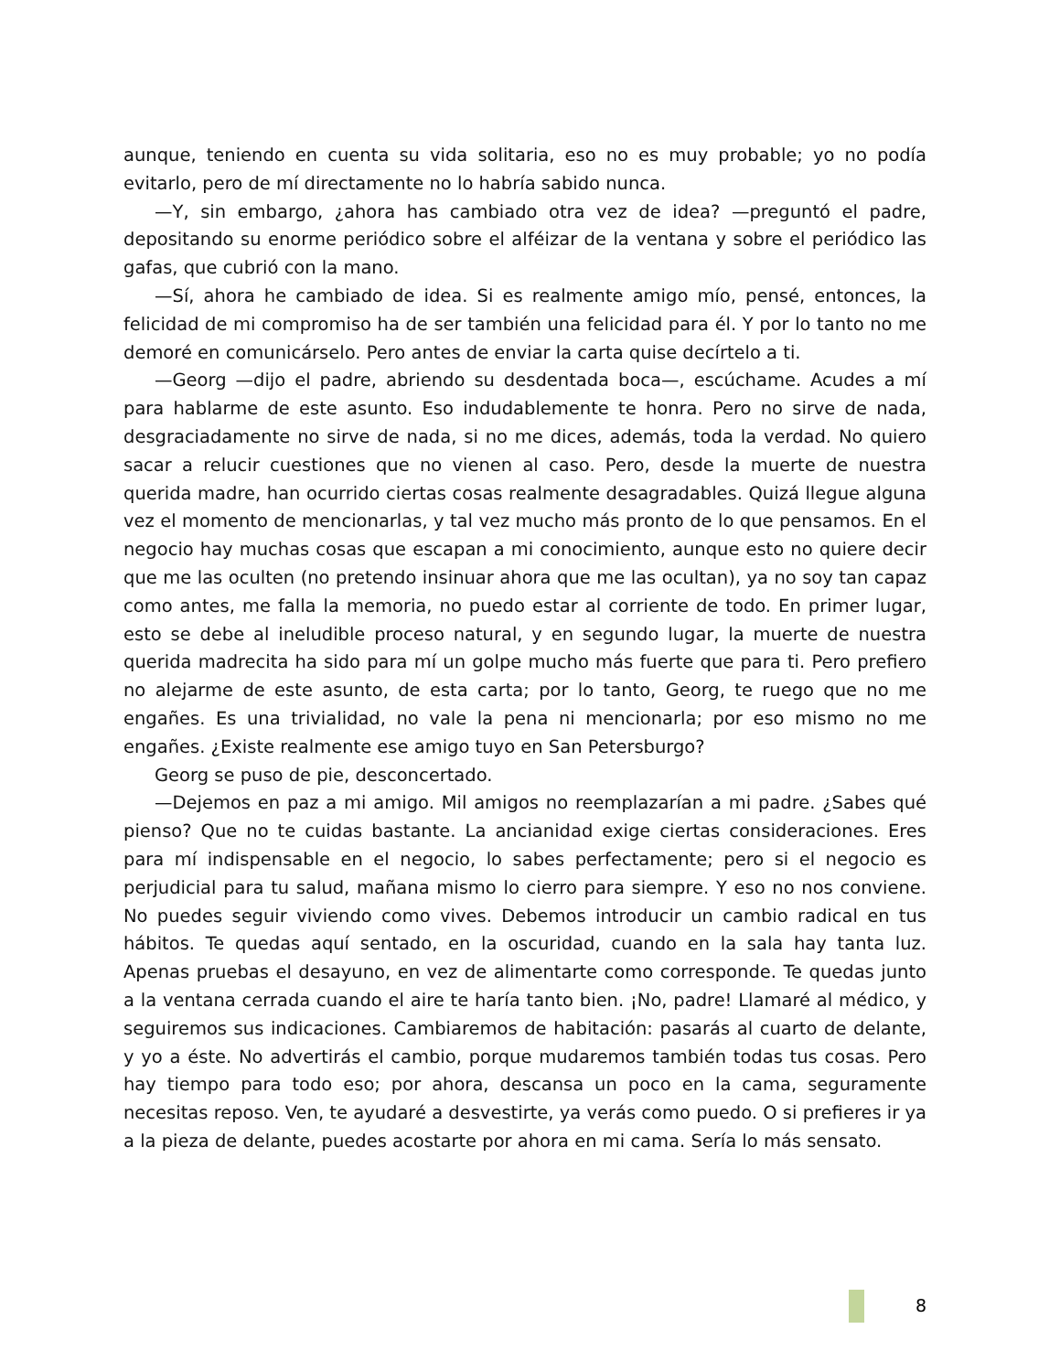aunque, teniendo en cuenta su vida solitaria, eso no es muy probable; yo no podía evitarlo, pero de mí directamente no lo habría sabido nunca.
—Y, sin embargo, ¿ahora has cambiado otra vez de idea? —preguntó el padre, depositando su enorme periódico sobre el alféizar de la ventana y sobre el periódico las gafas, que cubrió con la mano.
—Sí, ahora he cambiado de idea. Si es realmente amigo mío, pensé, entonces, la felicidad de mi compromiso ha de ser también una felicidad para él. Y por lo tanto no me demoré en comunicárselo. Pero antes de enviar la carta quise decírtelo a ti.
—Georg —dijo el padre, abriendo su desdentada boca—, escúchame. Acudes a mí para hablarme de este asunto. Eso indudablemente te honra. Pero no sirve de nada, desgraciadamente no sirve de nada, si no me dices, además, toda la verdad. No quiero sacar a relucir cuestiones que no vienen al caso. Pero, desde la muerte de nuestra querida madre, han ocurrido ciertas cosas realmente desagradables. Quizá llegue alguna vez el momento de mencionarlas, y tal vez mucho más pronto de lo que pensamos. En el negocio hay muchas cosas que escapan a mi conocimiento, aunque esto no quiere decir que me las oculten (no pretendo insinuar ahora que me las ocultan), ya no soy tan capaz como antes, me falla la memoria, no puedo estar al corriente de todo. En primer lugar, esto se debe al ineludible proceso natural, y en segundo lugar, la muerte de nuestra querida madrecita ha sido para mí un golpe mucho más fuerte que para ti. Pero prefiero no alejarme de este asunto, de esta carta; por lo tanto, Georg, te ruego que no me engañes. Es una trivialidad, no vale la pena ni mencionarla; por eso mismo no me engañes. ¿Existe realmente ese amigo tuyo en San Petersburgo?
Georg se puso de pie, desconcertado.
—Dejemos en paz a mi amigo. Mil amigos no reemplazarían a mi padre. ¿Sabes qué pienso? Que no te cuidas bastante. La ancianidad exige ciertas consideraciones. Eres para mí indispensable en el negocio, lo sabes perfectamente; pero si el negocio es perjudicial para tu salud, mañana mismo lo cierro para siempre. Y eso no nos conviene. No puedes seguir viviendo como vives. Debemos introducir un cambio radical en tus hábitos. Te quedas aquí sentado, en la oscuridad, cuando en la sala hay tanta luz. Apenas pruebas el desayuno, en vez de alimentarte como corresponde. Te quedas junto a la ventana cerrada cuando el aire te haría tanto bien. ¡No, padre! Llamaré al médico, y seguiremos sus indicaciones. Cambiaremos de habitación: pasarás al cuarto de delante, y yo a éste. No advertirás el cambio, porque mudaremos también todas tus cosas. Pero hay tiempo para todo eso; por ahora, descansa un poco en la cama, seguramente necesitas reposo. Ven, te ayudaré a desvestirte, ya verás como puedo. O si prefieres ir ya a la pieza de delante, puedes acostarte por ahora en mi cama. Sería lo más sensato.
8